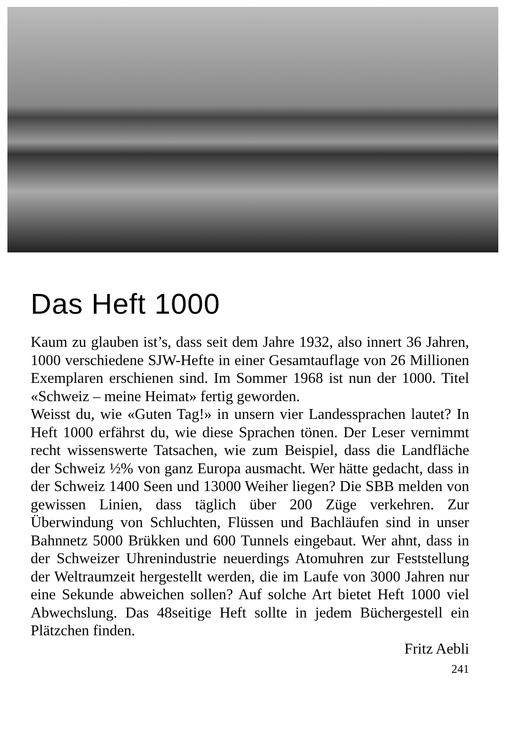Das Heft 1000
Kaum zu glauben ist’s, dass seit dem Jahre 1932, also innert 36 Jahren, 1000 verschiedene SJW-Hefte in einer Gesamtauflage von 26 Millionen Exemplaren erschienen sind. Im Sommer 1968 ist nun der 1000. Titel «Schweiz – meine Heimat» fertig geworden.
Weisst du, wie «Guten Tag!» in unsern vier Landessprachen lautet? In Heft 1000 erfährst du, wie diese Sprachen tönen. Der Leser vernimmt recht wissenswerte Tatsachen, wie zum Beispiel, dass die Landfläche der Schweiz ½% von ganz Europa ausmacht. Wer hätte gedacht, dass in der Schweiz 1400 Seen und 13000 Weiher liegen? Die SBB melden von gewissen Linien, dass täglich über 200 Züge verkehren. Zur Überwindung von Schluchten, Flüssen und Bachläufen sind in unser Bahnnetz 5000 Brükken und 600 Tunnels eingebaut. Wer ahnt, dass in der Schweizer Uhrenindustrie neuerdings Atomuhren zur Feststellung der Weltraumzeit hergestellt werden, die im Laufe von 3000 Jahren nur eine Sekunde abweichen sollen? Auf solche Art bietet Heft 1000 viel Abwechslung. Das 48seitige Heft sollte in jedem Büchergestell ein Plätzchen finden.
Fritz Aebli
241